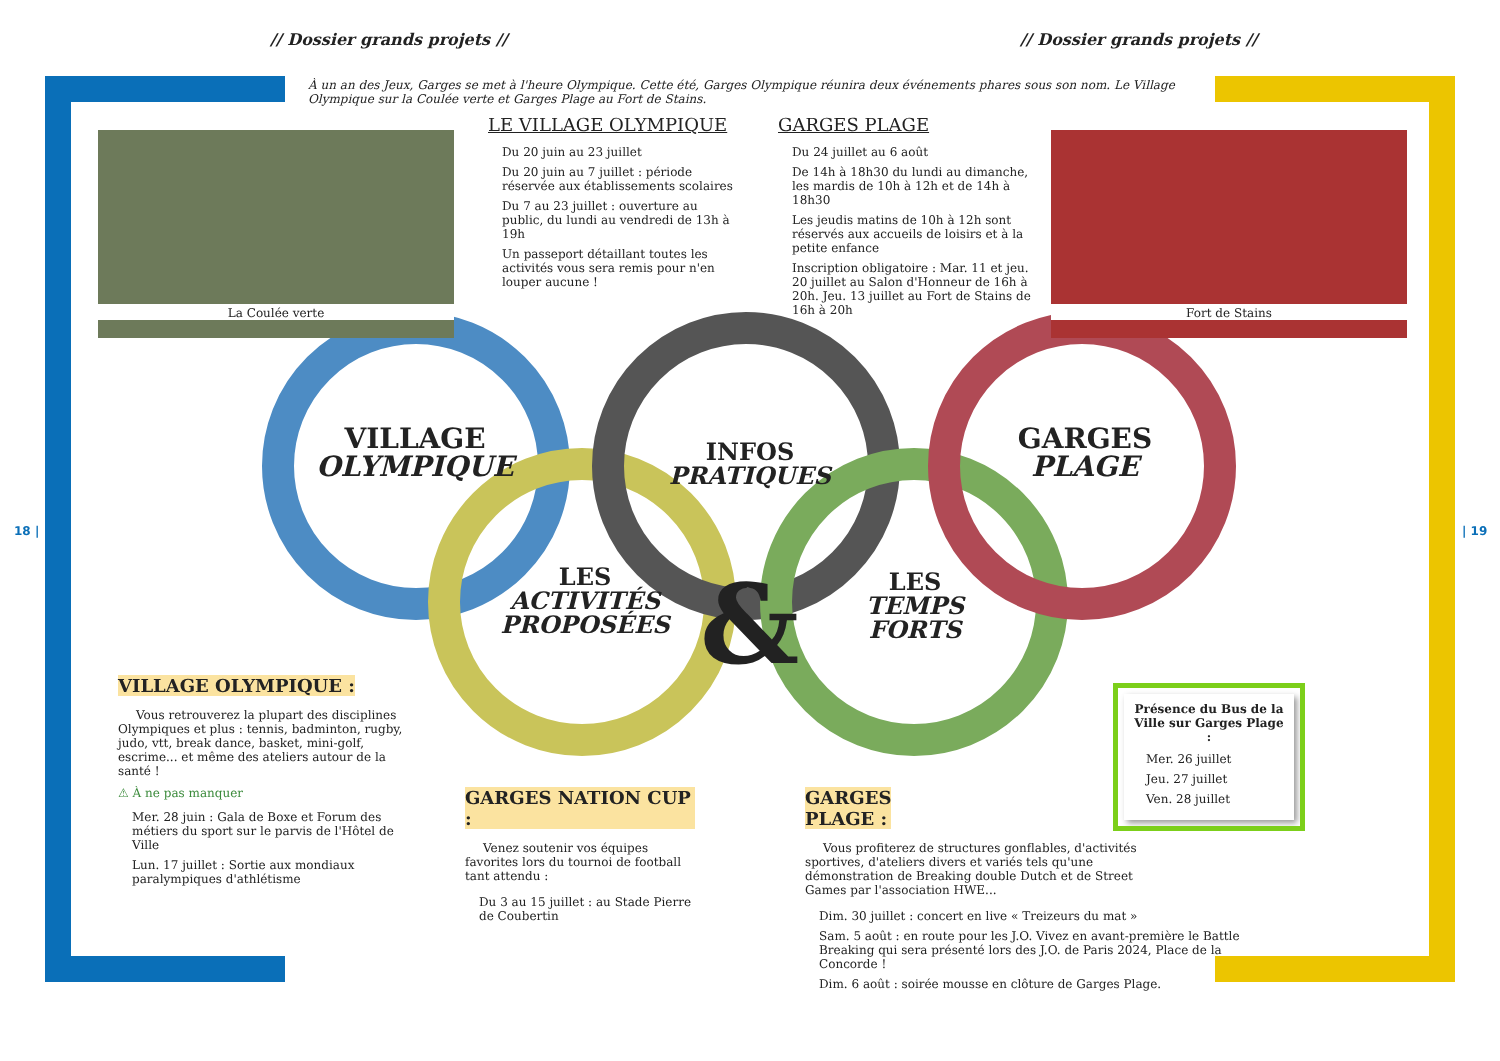// Dossier grands projets // // Dossier grands projets //
À un an des Jeux, Garges se met à l'heure Olympique. Cette été, Garges Olympique réunira deux événements phares sous son nom. Le Village Olympique sur la Coulée verte et Garges Plage au Fort de Stains.
La Coulée verte Fort de Stains
LE VILLAGE OLYMPIQUE
Du 20 juin au 23 juillet
Du 20 juin au 7 juillet : période réservée aux établissements scolaires
Du 7 au 23 juillet : ouverture au public, du lundi au vendredi de 13h à 19h
Un passeport détaillant toutes les activités vous sera remis pour n'en louper aucune !
GARGES PLAGE
Du 24 juillet au 6 août
De 14h à 18h30 du lundi au dimanche, les mardis de 10h à 12h et de 14h à 18h30
Les jeudis matins de 10h à 12h sont réservés aux accueils de loisirs et à la petite enfance
Inscription obligatoire : Mar. 11 et jeu. 20 juillet au Salon d'Honneur de 16h à 20h. Jeu. 13 juillet au Fort de Stains de 16h à 20h
VILLAGE
OLYMPIQUE
INFOS
PRATIQUES
GARGES
PLAGE
LES
ACTIVITÉS PROPOSÉES
&
LES
TEMPS FORTS
18 | | 19
VILLAGE OLYMPIQUE :
Vous retrouverez la plupart des disciplines Olympiques et plus : tennis, badminton, rugby, judo, vtt, break dance, basket, mini-golf, escrime... et même des ateliers autour de la santé !
⚠ À ne pas manquer
Mer. 28 juin : Gala de Boxe et Forum des métiers du sport sur le parvis de l'Hôtel de Ville
Lun. 17 juillet : Sortie aux mondiaux paralympiques d'athlétisme
GARGES NATION CUP :
Venez soutenir vos équipes favorites lors du tournoi de football tant attendu :
Du 3 au 15 juillet : au Stade Pierre de Coubertin
GARGES
PLAGE :
Vous profiterez de structures gonflables, d'activités sportives, d'ateliers divers et variés tels qu'une démonstration de Breaking double Dutch et de Street Games par l'association HWE...
Dim. 30 juillet : concert en live « Treizeurs du mat »
Sam. 5 août : en route pour les J.O. Vivez en avant-première le Battle Breaking qui sera présenté lors des J.O. de Paris 2024, Place de la Concorde !
Dim. 6 août : soirée mousse en clôture de Garges Plage.
Présence du Bus de la Ville sur Garges Plage :
Mer. 26 juillet
Jeu. 27 juillet
Ven. 28 juillet